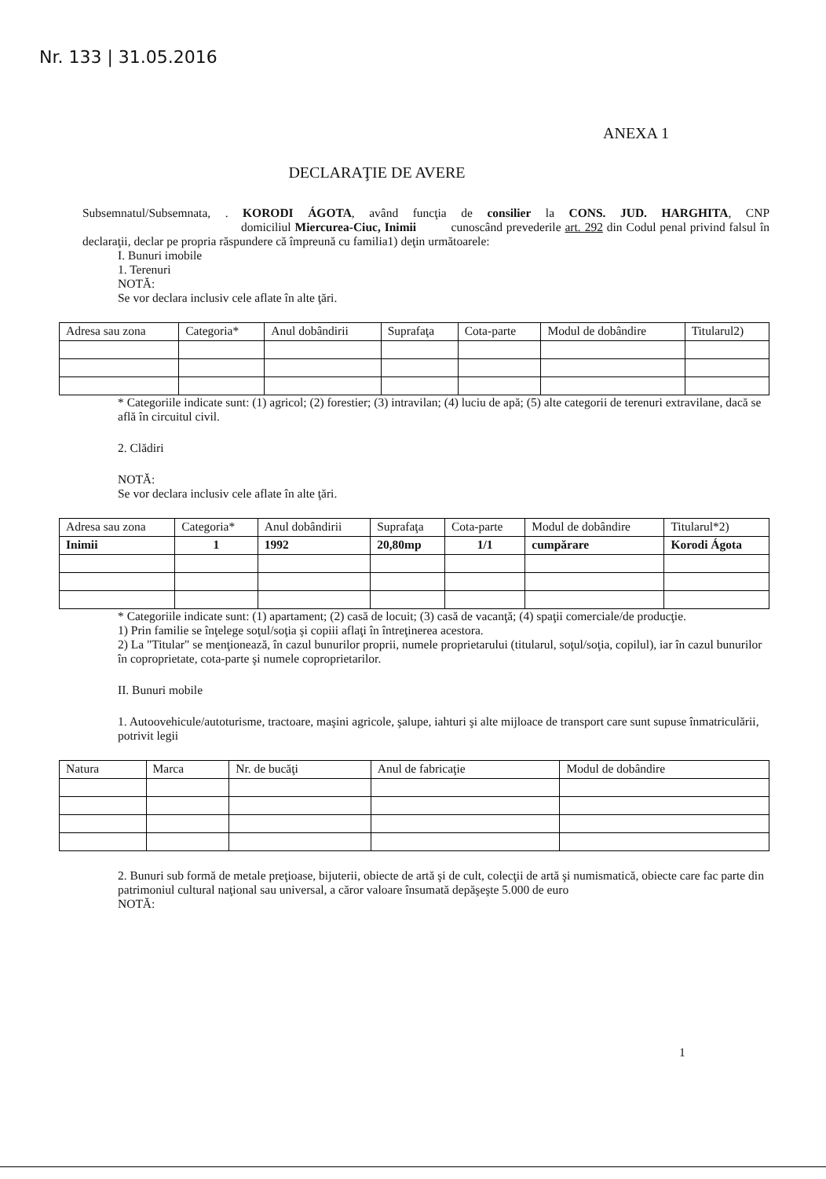Nr. 133 | 31.05.2016
ANEXA 1
DECLARAŢIE DE AVERE
Subsemnatul/Subsemnata, . KORODI ÁGOTA, având funcţia de consilier la CONS. JUD. HARGHITA, CNP domiciliul Miercurea-Ciuc, Inimii cunoscând prevederile art. 292 din Codul penal privind falsul în declaraţii, declar pe propria răspundere că împreună cu familia1) deţin următoarele:
I. Bunuri imobile
1. Terenuri
NOTĂ:
Se vor declara inclusiv cele aflate în alte ţări.
| Adresa sau zona | Categoria* | Anul dobândirii | Suprafaţa | Cota-parte | Modul de dobândire | Titularul2) |
* Categoriile indicate sunt: (1) agricol; (2) forestier; (3) intravilan; (4) luciu de apă; (5) alte categorii de terenuri extravilane, dacă se află în circuitul civil.
2. Clădiri
NOTĂ:
Se vor declara inclusiv cele aflate în alte ţări.
| Adresa sau zona | Categoria* | Anul dobândirii | Suprafaţa | Cota-parte | Modul de dobândire | Titularul*2) |
| Inimii | 1 | 1992 | 20,80mp | 1/1 | cumpărare | Korodi Ágota |
* Categoriile indicate sunt: (1) apartament; (2) casă de locuit; (3) casă de vacanţă; (4) spaţii comerciale/de producţie.
1) Prin familie se înţelege soţul/soţia şi copiii aflaţi în întreţinerea acestora.
2) La "Titular" se menţionează, în cazul bunurilor proprii, numele proprietarului (titularul, soţul/soţia, copilul), iar în cazul bunurilor în coproprietate, cota-parte şi numele coproprietarilor.
II. Bunuri mobile
1. Autoovehicule/autoturisme, tractoare, maşini agricole, şalupe, iahturi şi alte mijloace de transport care sunt supuse înmatriculării, potrivit legii
| Natura | Marca | Nr. de bucăţi | Anul de fabricaţie | Modul de dobândire |
2. Bunuri sub formă de metale preţioase, bijuterii, obiecte de artă şi de cult, colecţii de artă şi numismatică, obiecte care fac parte din patrimoniul cultural naţional sau universal, a căror valoare însumată depăşeşte 5.000 de euro
NOTĂ:
1